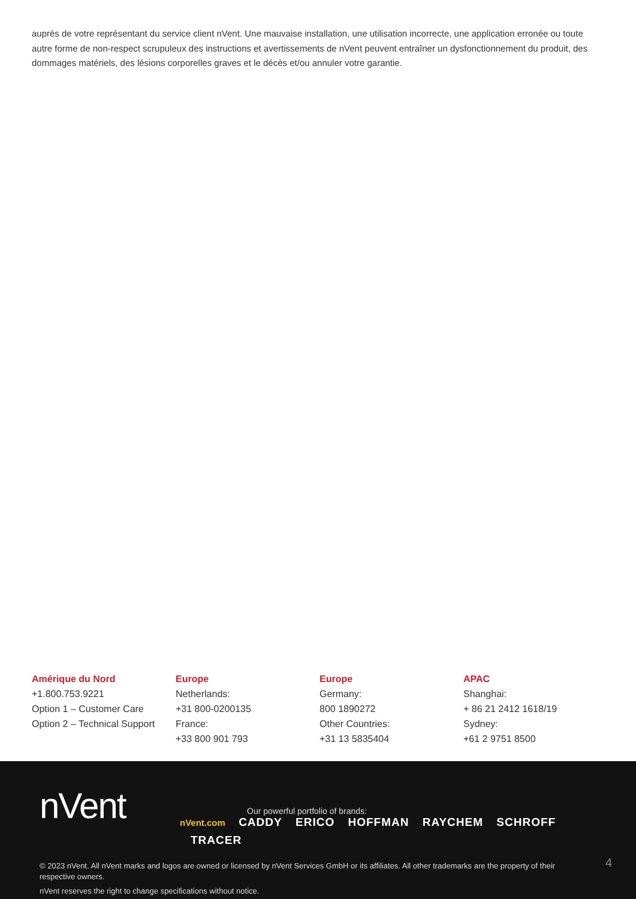auprès de votre représentant du service client nVent. Une mauvaise installation, une utilisation incorrecte, une application erronée ou toute autre forme de non-respect scrupuleux des instructions et avertissements de nVent peuvent entraîner un dysfonctionnement du produit, des dommages matériels, des lésions corporelles graves et le décès et/ou annuler votre garantie.
Amérique du Nord
+1.800.753.9221
Option 1 – Customer Care
Option 2 – Technical Support
Europe
Netherlands:
+31 800-0200135
France:
+33 800 901 793
Europe
Germany:
800 1890272
Other Countries:
+31 13 5835404
APAC
Shanghai:
+ 86 21 2412 1618/19
Sydney:
+61 2 9751 8500
nVent
Our powerful portfolio of brands:
nVent.com CADDY ERICO HOFFMAN RAYCHEM SCHROFF
TRACER
© 2023 nVent. All nVent marks and logos are owned or licensed by nVent Services GmbH or its affiliates. All other trademarks are the property of their respective owners.
nVent reserves the right to change specifications without notice.
4